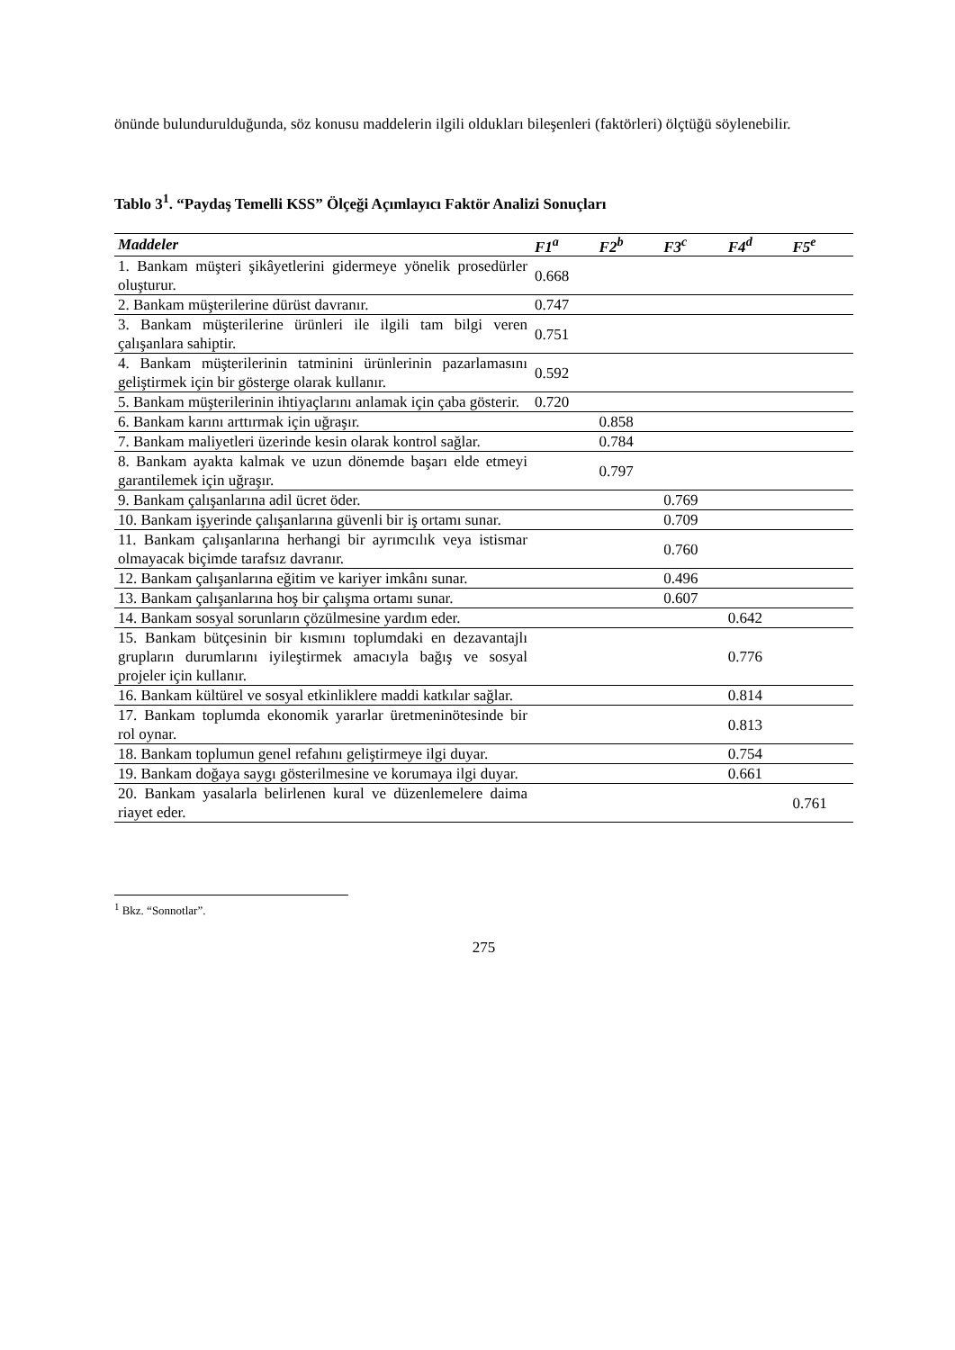önünde bulundurulduğunda, söz konusu maddelerin ilgili oldukları bileşenleri (faktörleri) ölçtüğü söylenebilir.
Tablo 3<sup>1</sup>. “Paydaş Temelli KSS” Ölçeği Açımlayıcı Faktör Analizi Sonuçları
| Maddeler | F1<sup>a</sup> | F2<sup>b</sup> | F3<sup>c</sup> | F4<sup>d</sup> | F5<sup>e</sup> |
| --- | --- | --- | --- | --- | --- |
| 1. Bankam müşteri şikâyetlerini gidermeye yönelik prosedürler oluşturur. | 0.668 | | | | |
| 2. Bankam müşterilerine dürüst davranır. | 0.747 | | | | |
| 3. Bankam müşterilerine ürünleri ile ilgili tam bilgi veren çalışanlara sahiptir. | 0.751 | | | | |
| 4. Bankam müşterilerinin tatminini ürünlerinin pazarlamasını geliştirmek için bir gösterge olarak kullanır. | 0.592 | | | | |
| 5. Bankam müşterilerinin ihtiyaçlarını anlamak için çaba gösterir. | 0.720 | | | | |
| 6. Bankam karını arttırmak için uğraşır. | | 0.858 | | | |
| 7. Bankam maliyetleri üzerinde kesin olarak kontrol sağlar. | | 0.784 | | | |
| 8. Bankam ayakta kalmak ve uzun dönemde başarı elde etmeyi garantilemek için uğraşır. | | 0.797 | | | |
| 9. Bankam çalışanlarına adil ücret öder. | | | 0.769 | | |
| 10. Bankam işyerinde çalışanlarına güvenli bir iş ortamı sunar. | | | 0.709 | | |
| 11. Bankam çalışanlarına herhangi bir ayrımcılık veya istismar olmayacak biçimde tarafsız davranır. | | | 0.760 | | |
| 12. Bankam çalışanlarına eğitim ve kariyer imkânı sunar. | | | 0.496 | | |
| 13. Bankam çalışanlarına hoş bir çalışma ortamı sunar. | | | 0.607 | | |
| 14. Bankam sosyal sorunların çözülmesine yardım eder. | | | | 0.642 | |
| 15. Bankam bütçesinin bir kısmını toplumdaki en dezavantajlı grupların durumlarını iyileştirmek amacıyla bağış ve sosyal projeler için kullanır. | | | | 0.776 | |
| 16. Bankam kültürel ve sosyal etkinliklere maddi katkılar sağlar. | | | | 0.814 | |
| 17. Bankam toplumda ekonomik yararlar üretmeninötesinde bir rol oynar. | | | | 0.813 | |
| 18. Bankam toplumun genel refahını geliştirmeye ilgi duyar. | | | | 0.754 | |
| 19. Bankam doğaya saygı gösterilmesine ve korumaya ilgi duyar. | | | | 0.661 | |
| 20. Bankam yasalarla belirlenen kural ve düzenlemelere daima riayet eder. | | | | | 0.761 |
<sup>1</sup> Bkz. “Sonnotlar”.
275